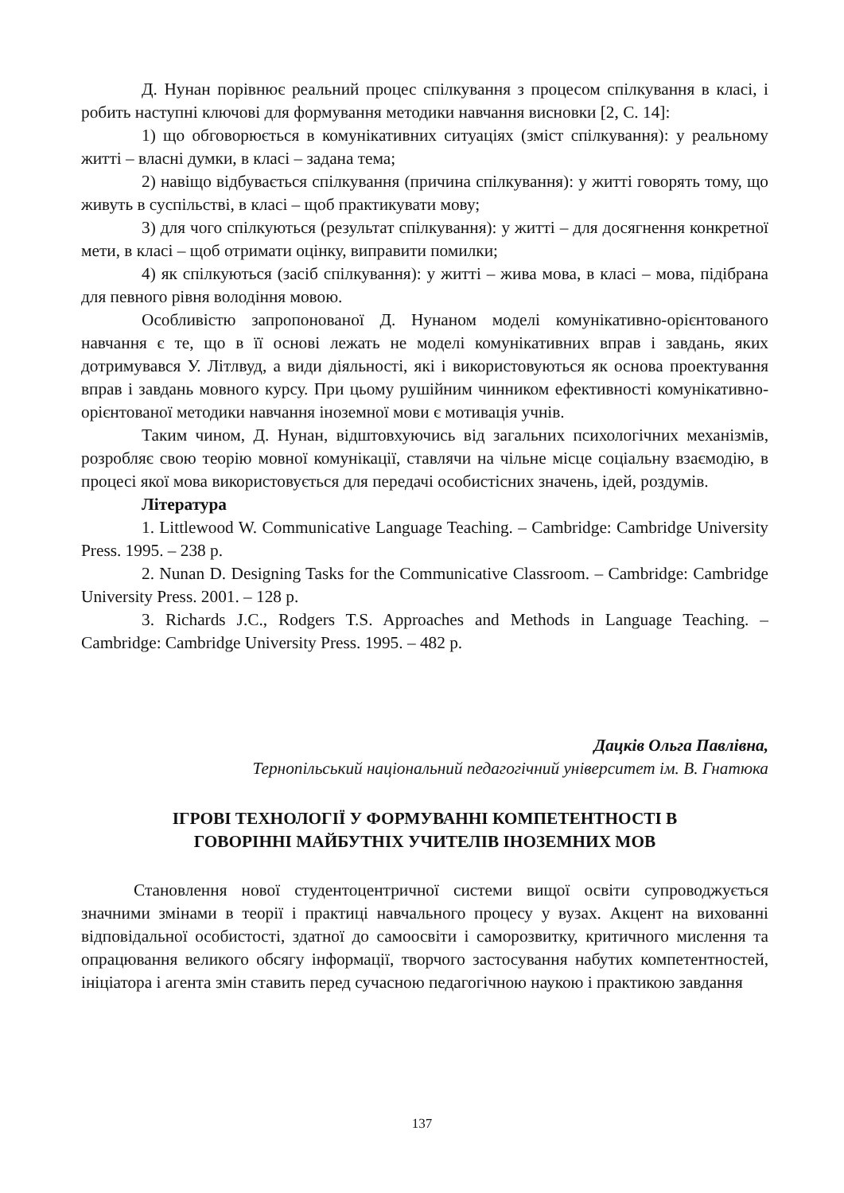Д. Нунан порівнює реальний процес спілкування з процесом спілкування в класі, і робить наступні ключові для формування методики навчання висновки [2, С. 14]:
1) що обговорюється в комунікативних ситуаціях (зміст спілкування): у реальному житті – власні думки, в класі – задана тема;
2) навіщо відбувається спілкування (причина спілкування): у житті говорять тому, що живуть в суспільстві, в класі – щоб практикувати мову;
3) для чого спілкуються (результат спілкування): у житті – для досягнення конкретної мети, в класі – щоб отримати оцінку, виправити помилки;
4) як спілкуються (засіб спілкування): у житті – жива мова, в класі – мова, підібрана для певного рівня володіння мовою.
Особливістю запропонованої Д. Нунаном моделі комунікативно-орієнтованого навчання є те, що в її основі лежать не моделі комунікативних вправ і завдань, яких дотримувався У. Літлвуд, а види діяльності, які і використовуються як основа проектування вправ і завдань мовного курсу. При цьому рушійним чинником ефективності комунікативно-орієнтованої методики навчання іноземної мови є мотивація учнів.
Таким чином, Д. Нунан, відштовхуючись від загальних психологічних механізмів, розробляє свою теорію мовної комунікації, ставлячи на чільне місце соціальну взаємодію, в процесі якої мова використовується для передачі особистісних значень, ідей, роздумів.
Література
1. Littlewood W. Communicative Language Teaching. – Cambridge: Cambridge University Press. 1995. – 238 p.
2. Nunan D. Designing Tasks for the Communicative Classroom. – Cambridge: Cambridge University Press. 2001. – 128 p.
3. Richards J.C., Rodgers T.S. Approaches and Methods in Language Teaching. – Cambridge: Cambridge University Press. 1995. – 482 p.
Дацків Ольга Павлівна,
Тернопільський національний педагогічний університет ім. В. Гнатюка
ІГРОВІ ТЕХНОЛОГІЇ У ФОРМУВАННІ КОМПЕТЕНТНОСТІ В
ГОВОРІННІ МАЙБУТНІХ УЧИТЕЛІВ ІНОЗЕМНИХ МОВ
Становлення нової студентоцентричної системи вищої освіти супроводжується значними змінами в теорії і практиці навчального процесу у вузах. Акцент на вихованні відповідальної особистості, здатної до самоосвіти і саморозвитку, критичного мислення та опрацювання великого обсягу інформації, творчого застосування набутих компетентностей, ініціатора і агента змін ставить перед сучасною педагогічною наукою і практикою завдання
137